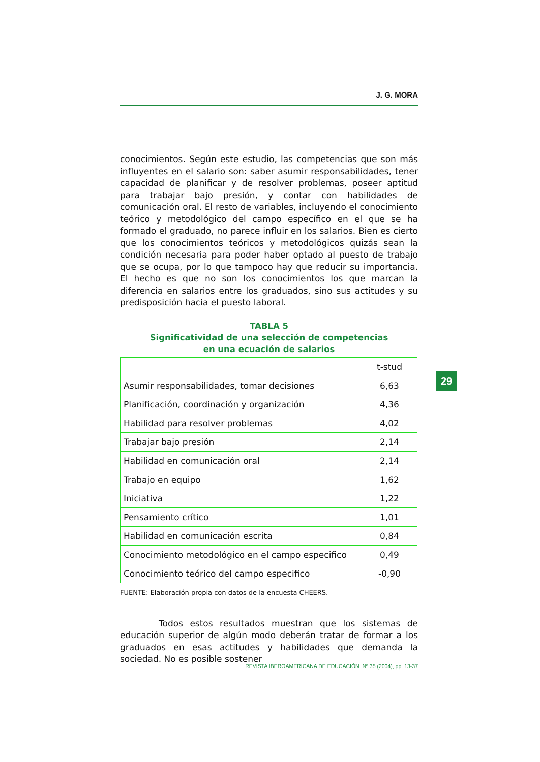J. G. MORA
conocimientos. Según este estudio, las competencias que son más influyentes en el salario son: saber asumir responsabilidades, tener capacidad de planificar y de resolver problemas, poseer aptitud para trabajar bajo presión, y contar con habilidades de comunicación oral. El resto de variables, incluyendo el conocimiento teórico y metodológico del campo específico en el que se ha formado el graduado, no parece influir en los salarios. Bien es cierto que los conocimientos teóricos y metodológicos quizás sean la condición necesaria para poder haber optado al puesto de trabajo que se ocupa, por lo que tampoco hay que reducir su importancia. El hecho es que no son los conocimientos los que marcan la diferencia en salarios entre los graduados, sino sus actitudes y su predisposición hacia el puesto laboral.
TABLA 5
Significatividad de una selección de competencias
en una ecuación de salarios
| | t-stud |
| Asumir responsabilidades, tomar decisiones | 6,63 |
| Planificación, coordinación y organización | 4,36 |
| Habilidad para resolver problemas | 4,02 |
| Trabajar bajo presión | 2,14 |
| Habilidad en comunicación oral | 2,14 |
| Trabajo en equipo | 1,62 |
| Iniciativa | 1,22 |
| Pensamiento crítico | 1,01 |
| Habilidad en comunicación escrita | 0,84 |
| Conocimiento metodológico en el campo especifico | 0,49 |
| Conocimiento teórico del campo especifico | -0,90 |
FUENTE: Elaboración propia con datos de la encuesta CHEERS.
Todos estos resultados muestran que los sistemas de educación superior de algún modo deberán tratar de formar a los graduados en esas actitudes y habilidades que demanda la sociedad. No es posible sostener
29
REVISTA IBEROAMERICANA DE EDUCACIÓN. Nº 35 (2004), pp. 13-37